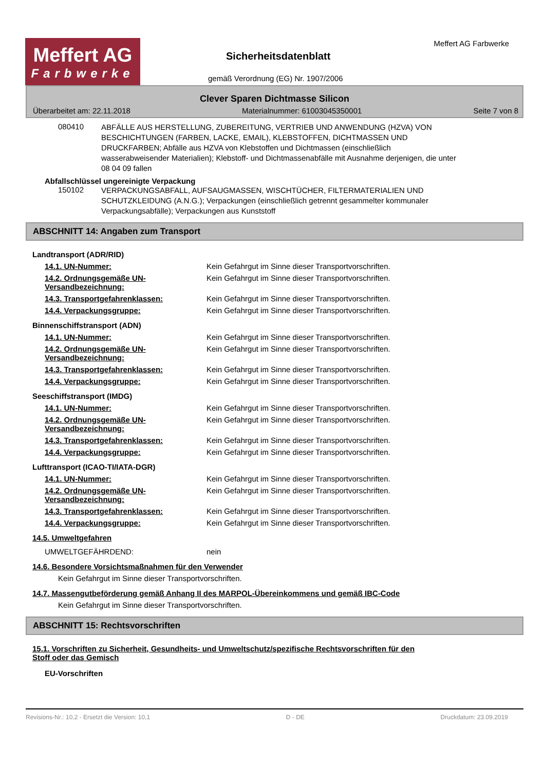Meffert AG
Farbwerke
Sicherheitsdatenblatt
Meffert AG Farbwerke
gemäß Verordnung (EG) Nr. 1907/2006
Clever Sparen Dichtmasse Silicon
Überarbeitet am: 22.11.2018 Materialnummer: 61003045350001 Seite 7 von 8
080410
ABFÄLLE AUS HERSTELLUNG, ZUBEREITUNG, VERTRIEB UND ANWENDUNG (HZVA) VON BESCHICHTUNGEN (FARBEN, LACKE, EMAIL), KLEBSTOFFEN, DICHTMASSEN UND DRUCKFARBEN; Abfälle aus HZVA von Klebstoffen und Dichtmassen (einschließlich wasserabweisender Materialien); Klebstoff- und Dichtmassenabfälle mit Ausnahme derjenigen, die unter 08 04 09 fallen
Abfallschlüssel ungereinigte Verpackung
150102
VERPACKUNGSABFALL, AUFSAUGMASSEN, WISCHTÜCHER, FILTERMATERIALIEN UND SCHUTZKLEIDUNG (A.N.G.); Verpackungen (einschließlich getrennt gesammelter kommunaler Verpackungsabfälle); Verpackungen aus Kunststoff
ABSCHNITT 14: Angaben zum Transport
Landtransport (ADR/RID)
14.1. UN-Nummer: Kein Gefahrgut im Sinne dieser Transportvorschriften.
14.2. Ordnungsgemäße UN-Versandbezeichnung: Kein Gefahrgut im Sinne dieser Transportvorschriften.
14.3. Transportgefahrenklassen: Kein Gefahrgut im Sinne dieser Transportvorschriften.
14.4. Verpackungsgruppe: Kein Gefahrgut im Sinne dieser Transportvorschriften.
Binnenschiffstransport (ADN)
14.1. UN-Nummer: Kein Gefahrgut im Sinne dieser Transportvorschriften.
14.2. Ordnungsgemäße UN-Versandbezeichnung: Kein Gefahrgut im Sinne dieser Transportvorschriften.
14.3. Transportgefahrenklassen: Kein Gefahrgut im Sinne dieser Transportvorschriften.
14.4. Verpackungsgruppe: Kein Gefahrgut im Sinne dieser Transportvorschriften.
Seeschiffstransport (IMDG)
14.1. UN-Nummer: Kein Gefahrgut im Sinne dieser Transportvorschriften.
14.2. Ordnungsgemäße UN-Versandbezeichnung: Kein Gefahrgut im Sinne dieser Transportvorschriften.
14.3. Transportgefahrenklassen: Kein Gefahrgut im Sinne dieser Transportvorschriften.
14.4. Verpackungsgruppe: Kein Gefahrgut im Sinne dieser Transportvorschriften.
Lufttransport (ICAO-TI/IATA-DGR)
14.1. UN-Nummer: Kein Gefahrgut im Sinne dieser Transportvorschriften.
14.2. Ordnungsgemäße UN-Versandbezeichnung: Kein Gefahrgut im Sinne dieser Transportvorschriften.
14.3. Transportgefahrenklassen: Kein Gefahrgut im Sinne dieser Transportvorschriften.
14.4. Verpackungsgruppe: Kein Gefahrgut im Sinne dieser Transportvorschriften.
14.5. Umweltgefahren
UMWELTGEFÄHRDEND: nein
14.6. Besondere Vorsichtsmaßnahmen für den Verwender
Kein Gefahrgut im Sinne dieser Transportvorschriften.
14.7. Massengutbeförderung gemäß Anhang II des MARPOL-Übereinkommens und gemäß IBC-Code
Kein Gefahrgut im Sinne dieser Transportvorschriften.
ABSCHNITT 15: Rechtsvorschriften
15.1. Vorschriften zu Sicherheit, Gesundheits- und Umweltschutz/spezifische Rechtsvorschriften für den Stoff oder das Gemisch
EU-Vorschriften
Revisions-Nr.: 10,2 - Ersetzt die Version: 10,1 D - DE Druckdatum: 23.09.2019